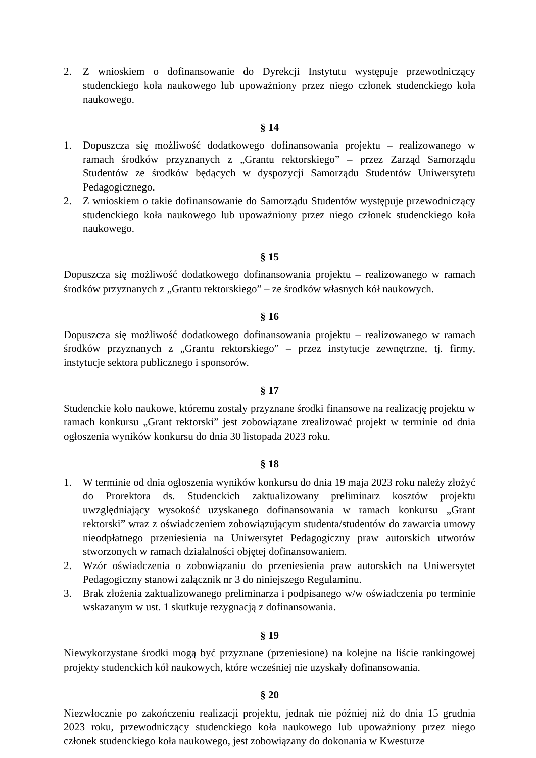2. Z wnioskiem o dofinansowanie do Dyrekcji Instytutu występuje przewodniczący studenckiego koła naukowego lub upoważniony przez niego członek studenckiego koła naukowego.
§ 14
1. Dopuszcza się możliwość dodatkowego dofinansowania projektu – realizowanego w ramach środków przyznanych z „Grantu rektorskiego” – przez Zarząd Samorządu Studentów ze środków będących w dyspozycji Samorządu Studentów Uniwersytetu Pedagogicznego.
2. Z wnioskiem o takie dofinansowanie do Samorządu Studentów występuje przewodniczący studenckiego koła naukowego lub upoważniony przez niego członek studenckiego koła naukowego.
§ 15
Dopuszcza się możliwość dodatkowego dofinansowania projektu – realizowanego w ramach środków przyznanych z „Grantu rektorskiego” – ze środków własnych kół naukowych.
§ 16
Dopuszcza się możliwość dodatkowego dofinansowania projektu – realizowanego w ramach środków przyznanych z „Grantu rektorskiego” – przez instytucje zewnętrzne, tj. firmy, instytucje sektora publicznego i sponsorów.
§ 17
Studenckie koło naukowe, któremu zostały przyznane środki finansowe na realizację projektu w ramach konkursu „Grant rektorski” jest zobowiązane zrealizować projekt w terminie od dnia ogłoszenia wyników konkursu do dnia 30 listopada 2023 roku.
§ 18
1. W terminie od dnia ogłoszenia wyników konkursu do dnia 19 maja 2023 roku należy złożyć do Prorektora ds. Studenckich zaktualizowany preliminarz kosztów projektu uwzględniający wysokość uzyskanego dofinansowania w ramach konkursu „Grant rektorski” wraz z oświadczeniem zobowiązującym studenta/studentów do zawarcia umowy nieodpłatnego przeniesienia na Uniwersytet Pedagogiczny praw autorskich utworów stworzonych w ramach działalności objętej dofinansowaniem.
2. Wzór oświadczenia o zobowiązaniu do przeniesienia praw autorskich na Uniwersytet Pedagogiczny stanowi załącznik nr 3 do niniejszego Regulaminu.
3. Brak złożenia zaktualizowanego preliminarza i podpisanego w/w oświadczenia po terminie wskazanym w ust. 1 skutkuje rezygnacją z dofinansowania.
§ 19
Niewykorzystane środki mogą być przyznane (przeniesione) na kolejne na liście rankingowej projekty studenckich kół naukowych, które wcześniej nie uzyskały dofinansowania.
§ 20
Niezwłocznie po zakończeniu realizacji projektu, jednak nie później niż do dnia 15 grudnia 2023 roku, przewodniczący studenckiego koła naukowego lub upoważniony przez niego członek studenckiego koła naukowego, jest zobowiązany do dokonania w Kwesturze